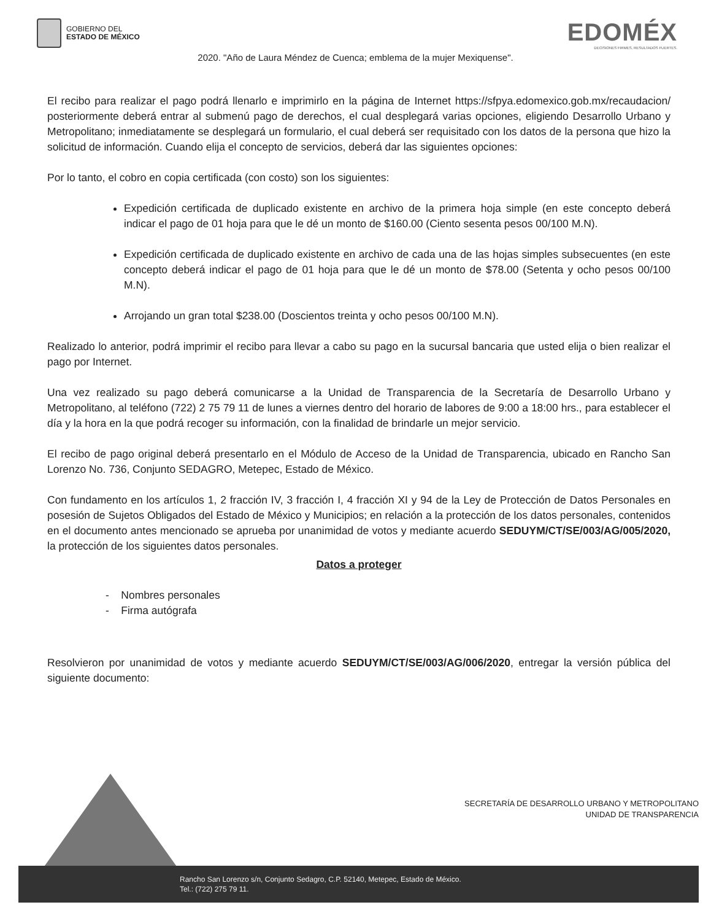GOBIERNO DEL
ESTADO DE MÉXICO
EDOMÉX
DECISIONES FIRMES, RESULTADOS FUERTES.
2020. "Año de Laura Méndez de Cuenca; emblema de la mujer Mexiquense".
El recibo para realizar el pago podrá llenarlo e imprimirlo en la página de Internet https://sfpya.edomexico.gob.mx/recaudacion/ posteriormente deberá entrar al submenú pago de derechos, el cual desplegará varias opciones, eligiendo Desarrollo Urbano y Metropolitano; inmediatamente se desplegará un formulario, el cual deberá ser requisitado con los datos de la persona que hizo la solicitud de información. Cuando elija el concepto de servicios, deberá dar las siguientes opciones:
Por lo tanto, el cobro en copia certificada (con costo) son los siguientes:
Expedición certificada de duplicado existente en archivo de la primera hoja simple (en este concepto deberá indicar el pago de 01 hoja para que le dé un monto de $160.00 (Ciento sesenta pesos 00/100 M.N).
Expedición certificada de duplicado existente en archivo de cada una de las hojas simples subsecuentes (en este concepto deberá indicar el pago de 01 hoja para que le dé un monto de $78.00 (Setenta y ocho pesos 00/100 M.N).
Arrojando un gran total $238.00 (Doscientos treinta y ocho pesos 00/100 M.N).
Realizado lo anterior, podrá imprimir el recibo para llevar a cabo su pago en la sucursal bancaria que usted elija o bien realizar el pago por Internet.
Una vez realizado su pago deberá comunicarse a la Unidad de Transparencia de la Secretaría de Desarrollo Urbano y Metropolitano, al teléfono (722) 2 75 79 11 de lunes a viernes dentro del horario de labores de 9:00 a 18:00 hrs., para establecer el día y la hora en la que podrá recoger su información, con la finalidad de brindarle un mejor servicio.
El recibo de pago original deberá presentarlo en el Módulo de Acceso de la Unidad de Transparencia, ubicado en Rancho San Lorenzo No. 736, Conjunto SEDAGRO, Metepec, Estado de México.
Con fundamento en los artículos 1, 2 fracción IV, 3 fracción I, 4 fracción XI y 94 de la Ley de Protección de Datos Personales en posesión de Sujetos Obligados del Estado de México y Municipios; en relación a la protección de los datos personales, contenidos en el documento antes mencionado se aprueba por unanimidad de votos y mediante acuerdo SEDUYM/CT/SE/003/AG/005/2020, la protección de los siguientes datos personales.
Datos a proteger
- Nombres personales
- Firma autógrafa
Resolvieron por unanimidad de votos y mediante acuerdo SEDUYM/CT/SE/003/AG/006/2020, entregar la versión pública del siguiente documento:
SECRETARÍA DE DESARROLLO URBANO Y METROPOLITANO
UNIDAD DE TRANSPARENCIA
Rancho San Lorenzo s/n, Conjunto Sedagro, C.P. 52140, Metepec, Estado de México.
Tel.: (722) 275 79 11.